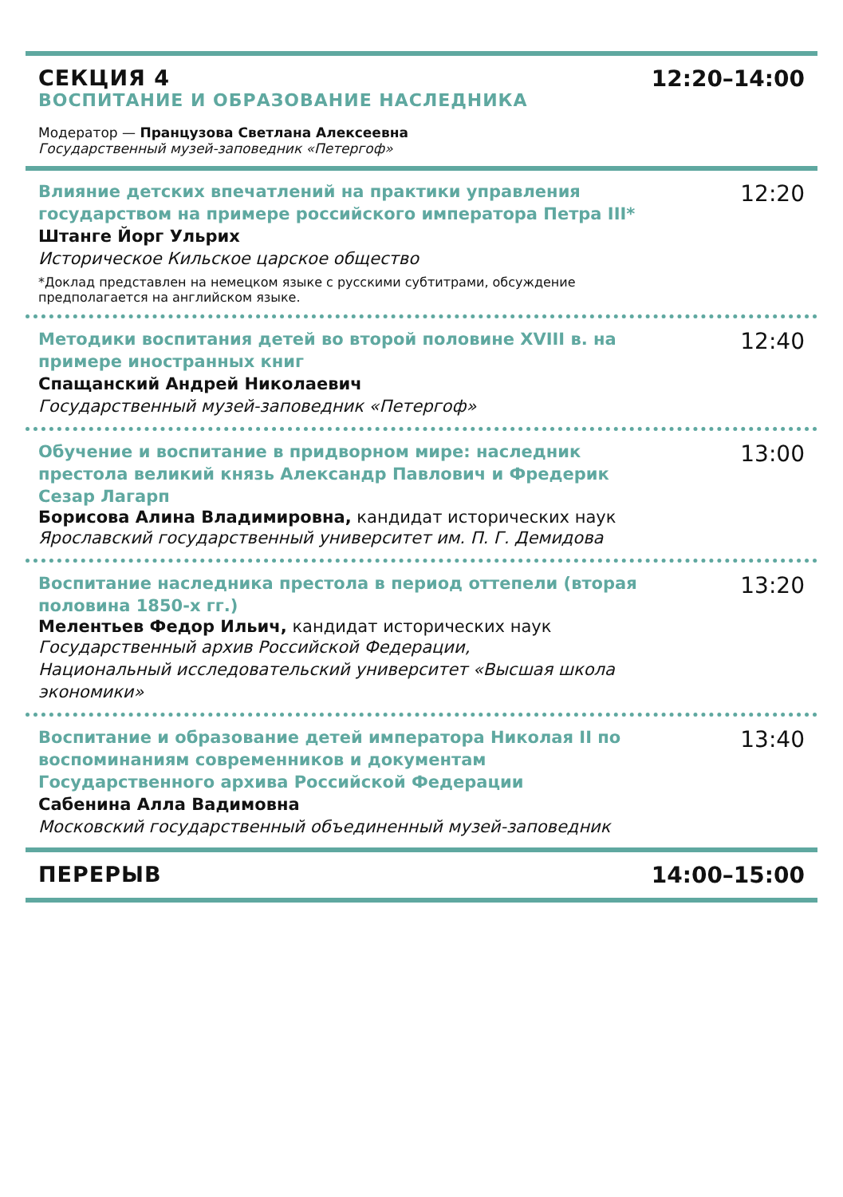СЕКЦИЯ 4
ВОСПИТАНИЕ И ОБРАЗОВАНИЕ НАСЛЕДНИКА
Модератор — Пранцузова Светлана Алексеевна
Государственный музей-заповедник «Петергоф»
12:20–14:00
Влияние детских впечатлений на практики управления государством на примере российского императора Петра III*
Штанге Йорг Ульрих
Историческое Кильское царское общество
*Доклад представлен на немецком языке с русскими субтитрами, обсуждение предполагается на английском языке.
12:20
Методики воспитания детей во второй половине XVIII в. на примере иностранных книг
Спащанский Андрей Николаевич
Государственный музей-заповедник «Петергоф»
12:40
Обучение и воспитание в придворном мире: наследник престола великий князь Александр Павлович и Фредерик Сезар Лагарп
Борисова Алина Владимировна, кандидат исторических наук
Ярославский государственный университет им. П. Г. Демидова
13:00
Воспитание наследника престола в период оттепели (вторая половина 1850-х гг.)
Мелентьев Федор Ильич, кандидат исторических наук
Государственный архив Российской Федерации,
Национальный исследовательский университет «Высшая школа экономики»
13:20
Воспитание и образование детей императора Николая II по воспоминаниям современников и документам Государственного архива Российской Федерации
Сабенина Алла Вадимовна
Московский государственный объединенный музей-заповедник
13:40
ПЕРЕРЫВ 14:00–15:00